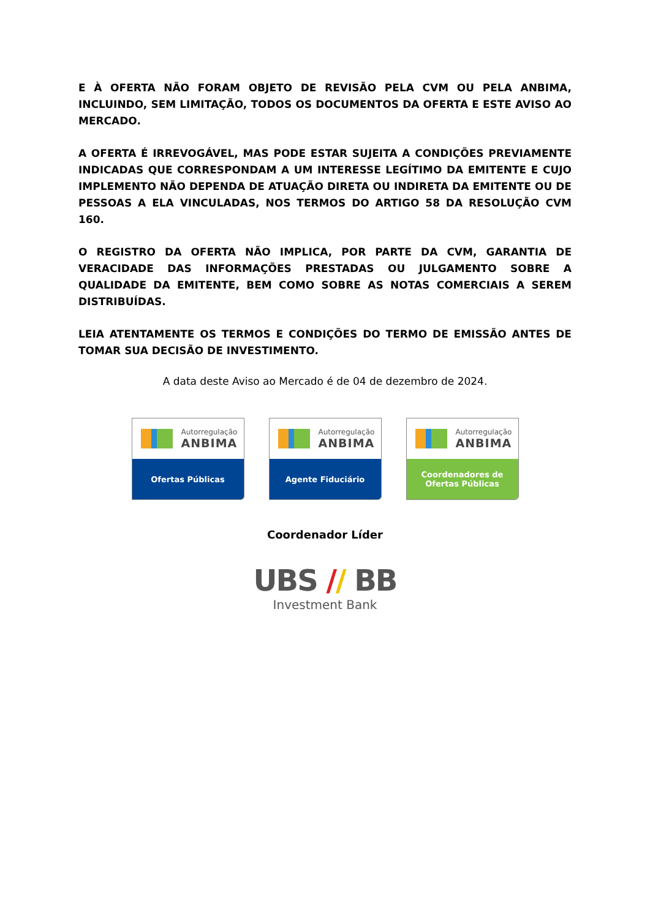E À OFERTA NÃO FORAM OBJETO DE REVISÃO PELA CVM OU PELA ANBIMA, INCLUINDO, SEM LIMITAÇÃO, TODOS OS DOCUMENTOS DA OFERTA E ESTE AVISO AO MERCADO.
A OFERTA É IRREVOGÁVEL, MAS PODE ESTAR SUJEITA A CONDIÇÕES PREVIAMENTE INDICADAS QUE CORRESPONDAM A UM INTERESSE LEGÍTIMO DA EMITENTE E CUJO IMPLEMENTO NÃO DEPENDA DE ATUAÇÃO DIRETA OU INDIRETA DA EMITENTE OU DE PESSOAS A ELA VINCULADAS, NOS TERMOS DO ARTIGO 58 DA RESOLUÇÃO CVM 160.
O REGISTRO DA OFERTA NÃO IMPLICA, POR PARTE DA CVM, GARANTIA DE VERACIDADE DAS INFORMAÇÕES PRESTADAS OU JULGAMENTO SOBRE A QUALIDADE DA EMITENTE, BEM COMO SOBRE AS NOTAS COMERCIAIS A SEREM DISTRIBUÍDAS.
LEIA ATENTAMENTE OS TERMOS E CONDIÇÕES DO TERMO DE EMISSÃO ANTES DE TOMAR SUA DECISÃO DE INVESTIMENTO.
A data deste Aviso ao Mercado é de 04 de dezembro de 2024.
Autorregulação
ANBIMA
Ofertas Públicas
Autorregulação
ANBIMA
Agente Fiduciário
Autorregulação
ANBIMA
Coordenadores de
Ofertas Públicas
Coordenador Líder
UBS // BB
Investment Bank